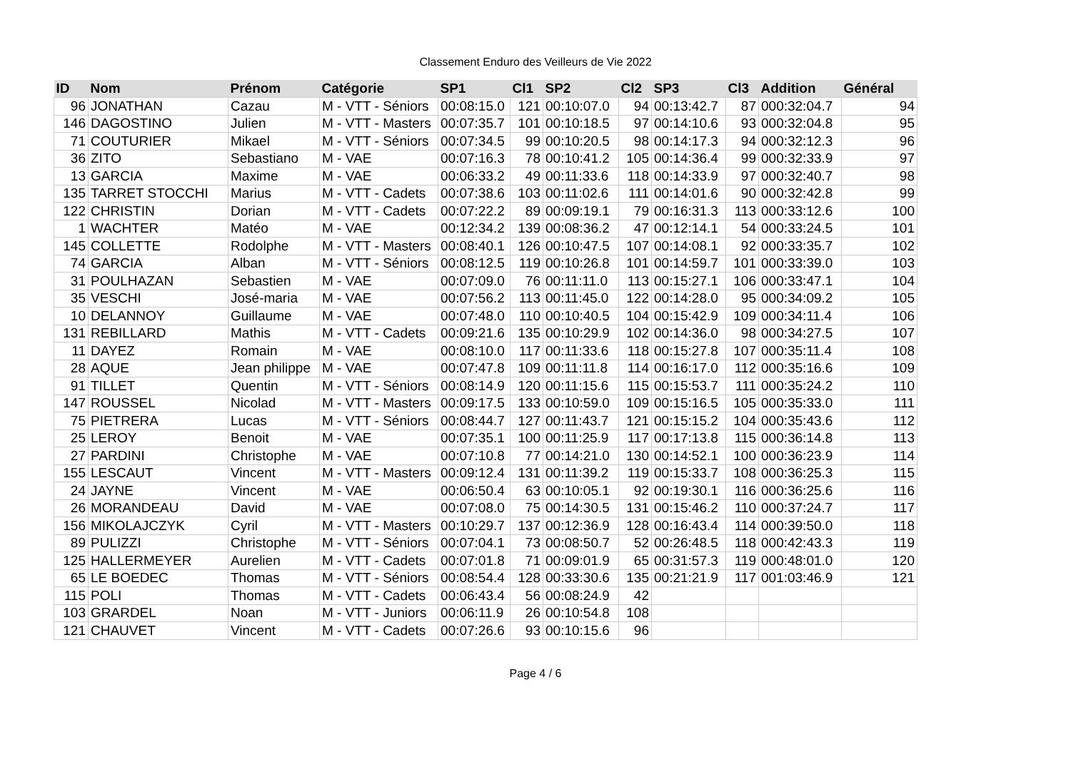Classement Enduro des Veilleurs de Vie 2022
| ID | Nom | Prénom | Catégorie | SP1 | Cl1 | SP2 | Cl2 | SP3 | Cl3 | Addition | Général |
| --- | --- | --- | --- | --- | --- | --- | --- | --- | --- | --- | --- |
| 96 | JONATHAN | Cazau | M - VTT - Séniors | 00:08:15.0 | 121 | 00:10:07.0 | 94 | 00:13:42.7 | 87 | 000:32:04.7 | 94 |
| 146 | DAGOSTINO | Julien | M - VTT - Masters | 00:07:35.7 | 101 | 00:10:18.5 | 97 | 00:14:10.6 | 93 | 000:32:04.8 | 95 |
| 71 | COUTURIER | Mikael | M - VTT - Séniors | 00:07:34.5 | 99 | 00:10:20.5 | 98 | 00:14:17.3 | 94 | 000:32:12.3 | 96 |
| 36 | ZITO | Sebastiano | M - VAE | 00:07:16.3 | 78 | 00:10:41.2 | 105 | 00:14:36.4 | 99 | 000:32:33.9 | 97 |
| 13 | GARCIA | Maxime | M - VAE | 00:06:33.2 | 49 | 00:11:33.6 | 118 | 00:14:33.9 | 97 | 000:32:40.7 | 98 |
| 135 | TARRET STOCCHI | Marius | M - VTT - Cadets | 00:07:38.6 | 103 | 00:11:02.6 | 111 | 00:14:01.6 | 90 | 000:32:42.8 | 99 |
| 122 | CHRISTIN | Dorian | M - VTT - Cadets | 00:07:22.2 | 89 | 00:09:19.1 | 79 | 00:16:31.3 | 113 | 000:33:12.6 | 100 |
| 1 | WACHTER | Matéo | M - VAE | 00:12:34.2 | 139 | 00:08:36.2 | 47 | 00:12:14.1 | 54 | 000:33:24.5 | 101 |
| 145 | COLLETTE | Rodolphe | M - VTT - Masters | 00:08:40.1 | 126 | 00:10:47.5 | 107 | 00:14:08.1 | 92 | 000:33:35.7 | 102 |
| 74 | GARCIA | Alban | M - VTT - Séniors | 00:08:12.5 | 119 | 00:10:26.8 | 101 | 00:14:59.7 | 101 | 000:33:39.0 | 103 |
| 31 | POULHAZAN | Sebastien | M - VAE | 00:07:09.0 | 76 | 00:11:11.0 | 113 | 00:15:27.1 | 106 | 000:33:47.1 | 104 |
| 35 | VESCHI | José-maria | M - VAE | 00:07:56.2 | 113 | 00:11:45.0 | 122 | 00:14:28.0 | 95 | 000:34:09.2 | 105 |
| 10 | DELANNOY | Guillaume | M - VAE | 00:07:48.0 | 110 | 00:10:40.5 | 104 | 00:15:42.9 | 109 | 000:34:11.4 | 106 |
| 131 | REBILLARD | Mathis | M - VTT - Cadets | 00:09:21.6 | 135 | 00:10:29.9 | 102 | 00:14:36.0 | 98 | 000:34:27.5 | 107 |
| 11 | DAYEZ | Romain | M - VAE | 00:08:10.0 | 117 | 00:11:33.6 | 118 | 00:15:27.8 | 107 | 000:35:11.4 | 108 |
| 28 | AQUE | Jean philippe | M - VAE | 00:07:47.8 | 109 | 00:11:11.8 | 114 | 00:16:17.0 | 112 | 000:35:16.6 | 109 |
| 91 | TILLET | Quentin | M - VTT - Séniors | 00:08:14.9 | 120 | 00:11:15.6 | 115 | 00:15:53.7 | 111 | 000:35:24.2 | 110 |
| 147 | ROUSSEL | Nicolad | M - VTT - Masters | 00:09:17.5 | 133 | 00:10:59.0 | 109 | 00:15:16.5 | 105 | 000:35:33.0 | 111 |
| 75 | PIETRERA | Lucas | M - VTT - Séniors | 00:08:44.7 | 127 | 00:11:43.7 | 121 | 00:15:15.2 | 104 | 000:35:43.6 | 112 |
| 25 | LEROY | Benoit | M - VAE | 00:07:35.1 | 100 | 00:11:25.9 | 117 | 00:17:13.8 | 115 | 000:36:14.8 | 113 |
| 27 | PARDINI | Christophe | M - VAE | 00:07:10.8 | 77 | 00:14:21.0 | 130 | 00:14:52.1 | 100 | 000:36:23.9 | 114 |
| 155 | LESCAUT | Vincent | M - VTT - Masters | 00:09:12.4 | 131 | 00:11:39.2 | 119 | 00:15:33.7 | 108 | 000:36:25.3 | 115 |
| 24 | JAYNE | Vincent | M - VAE | 00:06:50.4 | 63 | 00:10:05.1 | 92 | 00:19:30.1 | 116 | 000:36:25.6 | 116 |
| 26 | MORANDEAU | David | M - VAE | 00:07:08.0 | 75 | 00:14:30.5 | 131 | 00:15:46.2 | 110 | 000:37:24.7 | 117 |
| 156 | MIKOLAJCZYK | Cyril | M - VTT - Masters | 00:10:29.7 | 137 | 00:12:36.9 | 128 | 00:16:43.4 | 114 | 000:39:50.0 | 118 |
| 89 | PULIZZI | Christophe | M - VTT - Séniors | 00:07:04.1 | 73 | 00:08:50.7 | 52 | 00:26:48.5 | 118 | 000:42:43.3 | 119 |
| 125 | HALLERMEYER | Aurelien | M - VTT - Cadets | 00:07:01.8 | 71 | 00:09:01.9 | 65 | 00:31:57.3 | 119 | 000:48:01.0 | 120 |
| 65 | LE BOEDEC | Thomas | M - VTT - Séniors | 00:08:54.4 | 128 | 00:33:30.6 | 135 | 00:21:21.9 | 117 | 001:03:46.9 | 121 |
| 115 | POLI | Thomas | M - VTT - Cadets | 00:06:43.4 | 56 | 00:08:24.9 | 42 | | | | |
| 103 | GRARDEL | Noan | M - VTT - Juniors | 00:06:11.9 | 26 | 00:10:54.8 | 108 | | | | |
| 121 | CHAUVET | Vincent | M - VTT - Cadets | 00:07:26.6 | 93 | 00:10:15.6 | 96 | | | | |
Page 4 / 6